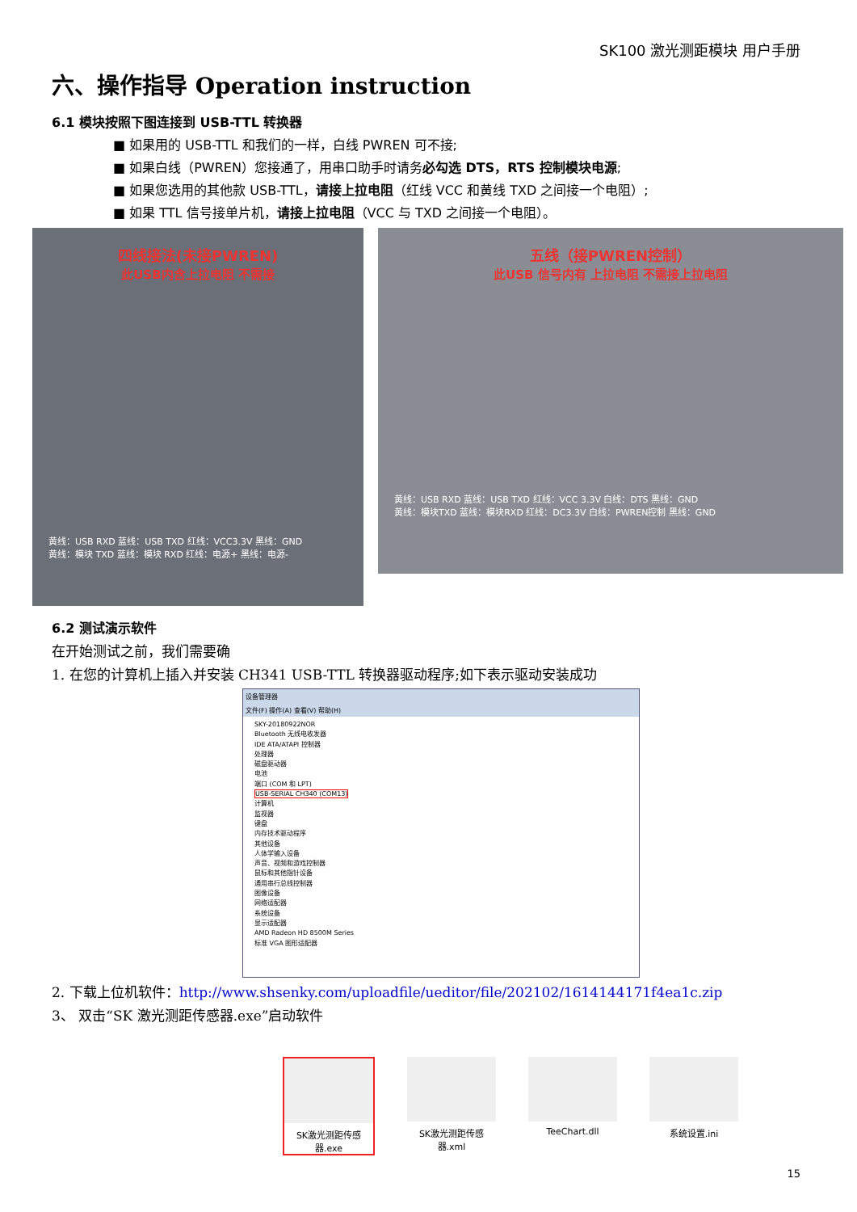SK100 激光测距模块 用户手册
六、操作指导 Operation instruction
6.1 模块按照下图连接到 USB-TTL 转换器
■ 如果用的 USB-TTL 和我们的一样，白线 PWREN 可不接;
■ 如果白线（PWREN）您接通了，用串口助手时请务必勾选 DTS，RTS 控制模块电源;
■ 如果您选用的其他款 USB-TTL，请接上拉电阻（红线 VCC 和黄线 TXD 之间接一个电阻）;
■ 如果 TTL 信号接单片机，请接上拉电阻（VCC 与 TXD 之间接一个电阻）。
四线接法(未接PWREN)
此USB内含上拉电阻 不需接
黄线：USB RXD 蓝线：USB TXD 红线：VCC3.3V 黑线：GND
黄线：模块 TXD 蓝线：模块 RXD 红线：电源+ 黑线：电源-
五线（接PWREN控制）
此USB 信号内有 上拉电阻 不需接上拉电阻
黄线：USB RXD 蓝线：USB TXD 红线：VCC 3.3V 白线：DTS 黑线：GND
黄线：模块TXD 蓝线：模块RXD 红线：DC3.3V 白线：PWREN控制 黑线：GND
6.2 测试演示软件
在开始测试之前，我们需要确
1. 在您的计算机上插入并安装 CH341 USB-TTL 转换器驱动程序;如下表示驱动安装成功
设备管理器
文件(F) 操作(A) 查看(V) 帮助(H)
SKY-20180922NOR
Bluetooth 无线电收发器
IDE ATA/ATAPI 控制器
处理器
磁盘驱动器
电池
端口 (COM 和 LPT)
USB-SERIAL CH340 (COM13)
计算机
监视器
键盘
内存技术驱动程序
其他设备
人体学输入设备
声音、视频和游戏控制器
鼠标和其他指针设备
通用串行总线控制器
图像设备
网络适配器
系统设备
显示适配器
AMD Radeon HD 8500M Series
标准 VGA 图形适配器
2. 下载上位机软件：http://www.shsenky.com/uploadfile/ueditor/file/202102/1614144171f4ea1c.zip
3、 双击“SK 激光测距传感器.exe”启动软件
SK激光测距传感器.exe
SK激光测距传感器.xml
TeeChart.dll 系统设置.ini
15